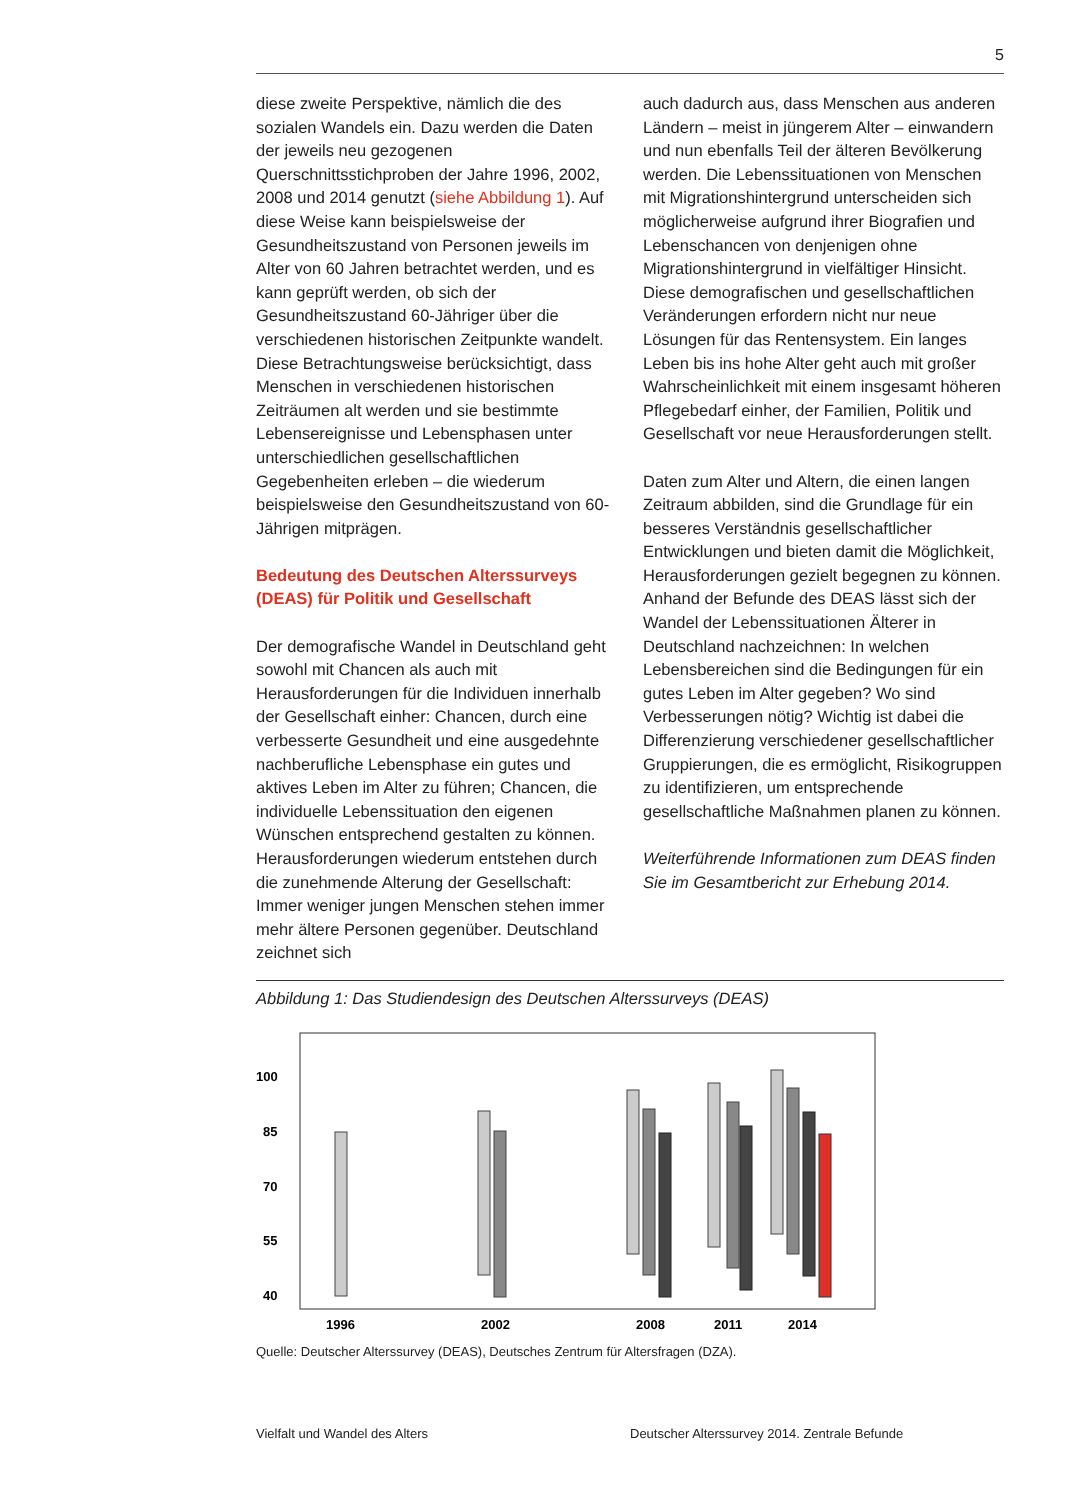5
diese zweite Perspektive, nämlich die des sozialen Wandels ein. Dazu werden die Daten der jeweils neu gezogenen Querschnittsstichproben der Jahre 1996, 2002, 2008 und 2014 genutzt (siehe Abbildung 1). Auf diese Weise kann beispielsweise der Gesundheitszustand von Personen jeweils im Alter von 60 Jahren betrachtet werden, und es kann geprüft werden, ob sich der Gesundheitszustand 60-Jähriger über die verschiedenen historischen Zeitpunkte wandelt. Diese Betrachtungsweise berücksichtigt, dass Menschen in verschiedenen historischen Zeiträumen alt werden und sie bestimmte Lebensereignisse und Lebensphasen unter unterschiedlichen gesellschaftlichen Gegebenheiten erleben – die wiederum beispielsweise den Gesundheitszustand von 60-Jährigen mitprägen.
Bedeutung des Deutschen Alterssurveys (DEAS) für Politik und Gesellschaft
Der demografische Wandel in Deutschland geht sowohl mit Chancen als auch mit Herausforderungen für die Individuen innerhalb der Gesellschaft einher: Chancen, durch eine verbesserte Gesundheit und eine ausgedehnte nachberufliche Lebensphase ein gutes und aktives Leben im Alter zu führen; Chancen, die individuelle Lebenssituation den eigenen Wünschen entsprechend gestalten zu können. Herausforderungen wiederum entstehen durch die zunehmende Alterung der Gesellschaft: Immer weniger jungen Menschen stehen immer mehr ältere Personen gegenüber. Deutschland zeichnet sich
auch dadurch aus, dass Menschen aus anderen Ländern – meist in jüngerem Alter – einwandern und nun ebenfalls Teil der älteren Bevölkerung werden. Die Lebenssituationen von Menschen mit Migrationshintergrund unterscheiden sich möglicherweise aufgrund ihrer Biografien und Lebenschancen von denjenigen ohne Migrationshintergrund in vielfältiger Hinsicht. Diese demografischen und gesellschaftlichen Veränderungen erfordern nicht nur neue Lösungen für das Rentensystem. Ein langes Leben bis ins hohe Alter geht auch mit großer Wahrscheinlichkeit mit einem insgesamt höheren Pflegebedarf einher, der Familien, Politik und Gesellschaft vor neue Herausforderungen stellt.
Daten zum Alter und Altern, die einen langen Zeitraum abbilden, sind die Grundlage für ein besseres Verständnis gesellschaftlicher Entwicklungen und bieten damit die Möglichkeit, Herausforderungen gezielt begegnen zu können. Anhand der Befunde des DEAS lässt sich der Wandel der Lebenssituationen Älterer in Deutschland nachzeichnen: In welchen Lebensbereichen sind die Bedingungen für ein gutes Leben im Alter gegeben? Wo sind Verbesserungen nötig? Wichtig ist dabei die Differenzierung verschiedener gesellschaftlicher Gruppierungen, die es ermöglicht, Risikogruppen zu identifizieren, um entsprechende gesellschaftliche Maßnahmen planen zu können.
Weiterführende Informationen zum DEAS finden Sie im Gesamtbericht zur Erhebung 2014.
Abbildung 1: Das Studiendesign des Deutschen Alterssurveys (DEAS)
100
85
70
55
40
1996
2002
2008
2011
2014
Quelle: Deutscher Alterssurvey (DEAS), Deutsches Zentrum für Altersfragen (DZA).
Vielfalt und Wandel des Alters Deutscher Alterssurvey 2014. Zentrale Befunde